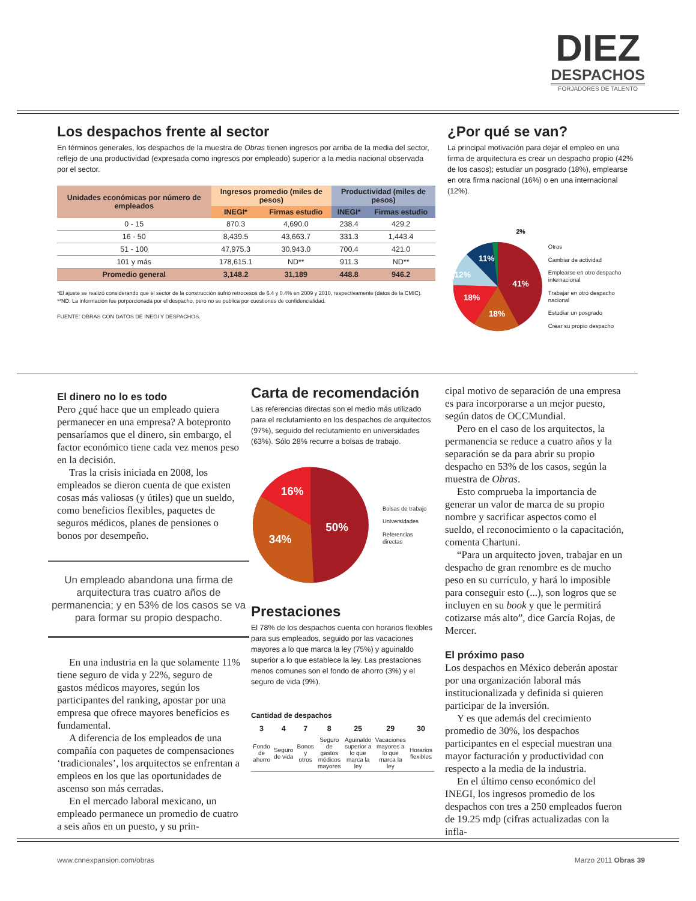DIEZ
DESPACHOS
FORJADORES DE TALENTO
Los despachos frente al sector
En términos generales, los despachos de la muestra de Obras tienen ingresos por arriba de la media del sector, reflejo de una productividad (expresada como ingresos por empleado) superior a la media nacional observada por el sector.
| Unidades económicas por número de empleados | Ingresos promedio (miles de pesos) | | Productividad (miles de pesos) | |
| --- | --- | --- | --- | --- |
| | INEGI* | Firmas estudio | INEGI* | Firmas estudio |
| 0 - 15 | 870.3 | 4,690.0 | 238.4 | 429.2 |
| 16 - 50 | 8,439.5 | 43,663.7 | 331.3 | 1,443.4 |
| 51 - 100 | 47,975.3 | 30,943.0 | 700.4 | 421.0 |
| 101 y más | 178,615.1 | ND** | 911.3 | ND** |
| Promedio general | 3,148.2 | 31,189 | 448.8 | 946.2 |
*El ajuste se realizó considerando que el sector de la construcción sufrió retrocesos de 6.4 y 0.4% en 2009 y 2010, respectivamente (datos de la CMIC).
**ND: La información fue porporcionada por el despacho, pero no se publica por cuestiones de confidencialidad.
FUENTE: OBRAS CON DATOS DE INEGI Y DESPACHOS.
¿Por qué se van?
La principal motivación para dejar el empleo en una firma de arquitectura es crear un despacho propio (42% de los casos); estudiar un posgrado (18%), emplearse en otra firma nacional (16%) o en una internacional (12%).
41%
18%
18%
12%
11%
2%
Otros
Cambiar de actividad
Emplearse en otro despacho internacional
Trabajar en otro despacho nacional
Estudiar un posgrado
Crear su propio despacho
El dinero no lo es todo
Pero ¿qué hace que un empleado quiera permanecer en una empresa? A botepronto pensaríamos que el dinero, sin embargo, el factor económico tiene cada vez menos peso en la decisión.
Tras la crisis iniciada en 2008, los empleados se dieron cuenta de que existen cosas más valiosas (y útiles) que un sueldo, como beneficios flexibles, paquetes de seguros médicos, planes de pensiones o bonos por desempeño.
Un empleado abandona una firma de arquitectura tras cuatro años de permanencia; y en 53% de los casos se va para formar su propio despacho.
En una industria en la que solamente 11% tiene seguro de vida y 22%, seguro de gastos médicos mayores, según los participantes del ranking, apostar por una empresa que ofrece mayores beneficios es fundamental.
A diferencia de los empleados de una compañía con paquetes de compensaciones ‘tradicionales’, los arquitectos se enfrentan a empleos en los que las oportunidades de ascenso son más cerradas.
En el mercado laboral mexicano, un empleado permanece un promedio de cuatro a seis años en un puesto, y su prin-
Carta de recomendación
Las referencias directas son el medio más utilizado para el reclutamiento en los despachos de arquitectos (97%), seguido del reclutamiento en universidades (63%). Sólo 28% recurre a bolsas de trabajo.
50%
34%
16%
Bolsas de trabajo
Universidades
Referencias directas
Prestaciones
El 78% de los despachos cuenta con horarios flexibles para sus empleados, seguido por las vacaciones mayores a lo que marca la ley (75%) y aguinaldo superior a lo que establece la ley. Las prestaciones menos comunes son el fondo de ahorro (3%) y el seguro de vida (9%).
Cantidad de despachos
| 3 | 4 | 7 | 8 | 25 | 29 | 30 |
| --- | --- | --- | --- | --- | --- | --- |
| Fondo de ahorro | Seguro de vida | Bonos y otros | Seguro de gastos médicos mayores | Aguinaldo superior a lo que marca la ley | Vacaciones mayores a lo que marca la ley | Horarios flexibles |
cipal motivo de separación de una empresa es para incorporarse a un mejor puesto, según datos de OCCMundial.
Pero en el caso de los arquitectos, la permanencia se reduce a cuatro años y la separación se da para abrir su propio despacho en 53% de los casos, según la muestra de Obras.
Esto comprueba la importancia de generar un valor de marca de su propio nombre y sacrificar aspectos como el sueldo, el reconocimiento o la capacitación, comenta Chartuni.
“Para un arquitecto joven, trabajar en un despacho de gran renombre es de mucho peso en su currículo, y hará lo imposible para conseguir esto (...), son logros que se incluyen en su book y que le permitirá cotizarse más alto”, dice García Rojas, de Mercer.
El próximo paso
Los despachos en México deberán apostar por una organización laboral más institucionalizada y definida si quieren participar de la inversión.
Y es que además del crecimiento promedio de 30%, los despachos participantes en el especial muestran una mayor facturación y productividad con respecto a la media de la industria.
En el último censo económico del INEGI, los ingresos promedio de los despachos con tres a 250 empleados fueron de 19.25 mdp (cifras actualizadas con la infla-
www.cnnexpansion.com/obras Marzo 2011 Obras 39